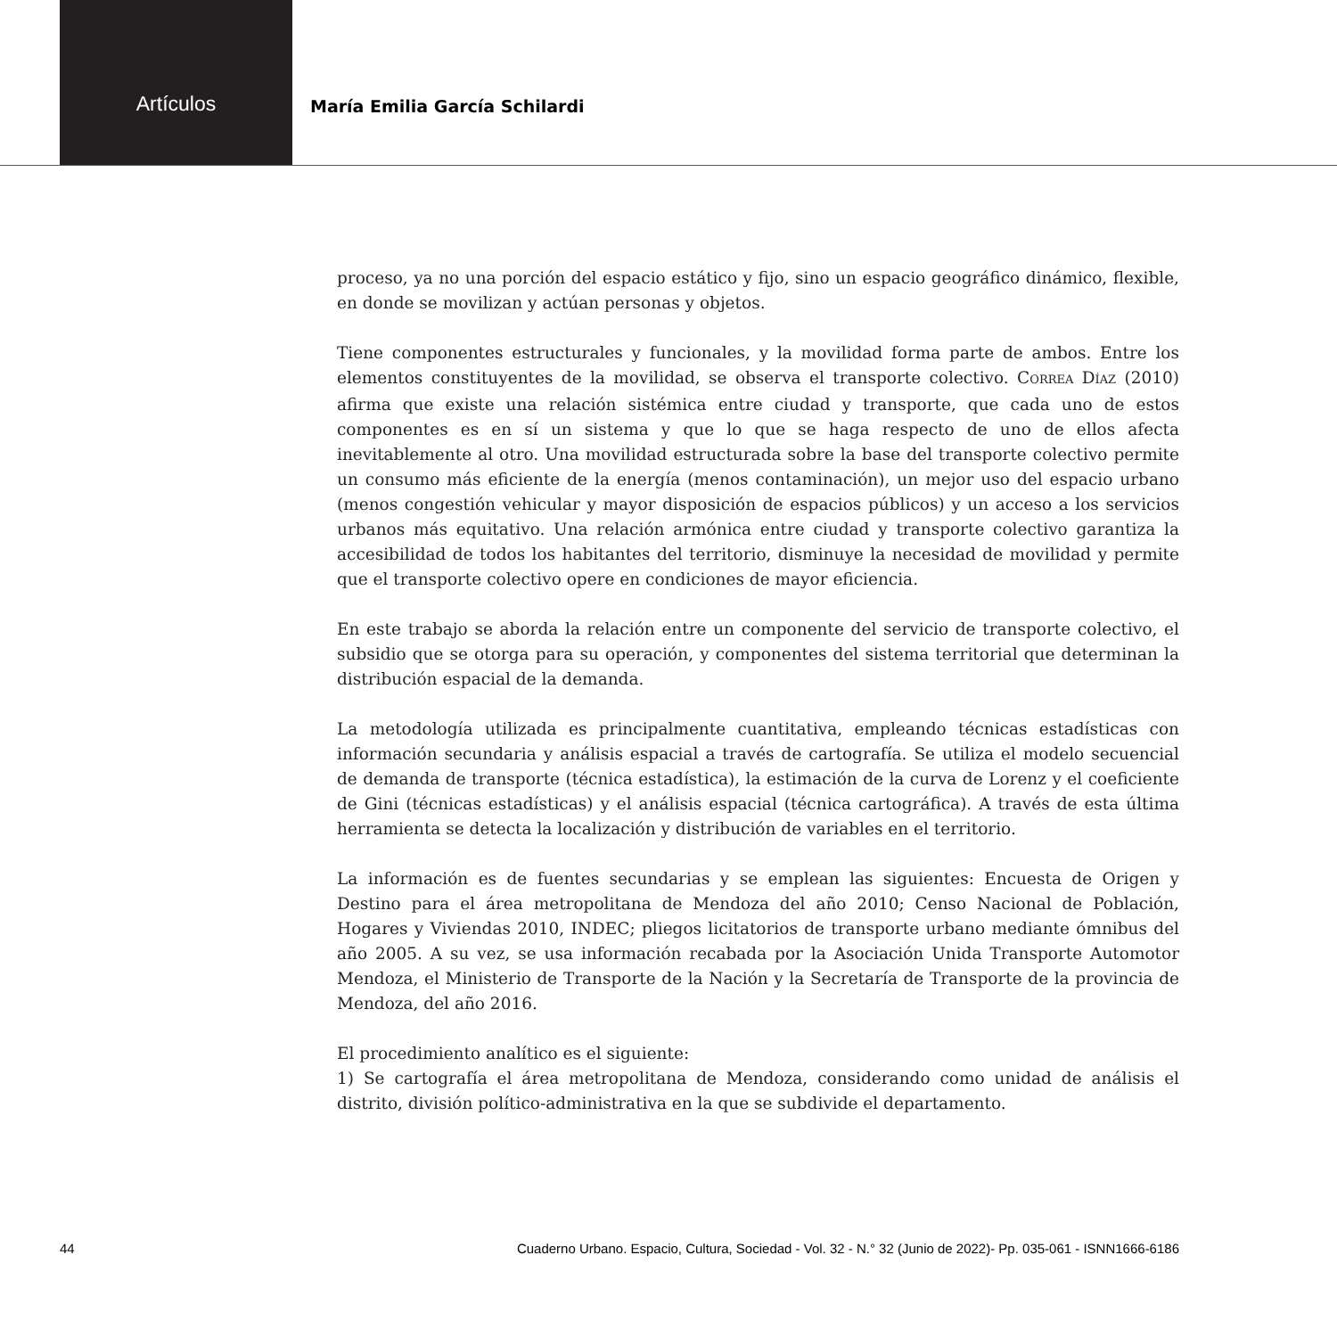Artículos
María Emilia García Schilardi
proceso, ya no una porción del espacio estático y fijo, sino un espacio geográfico dinámico, flexible, en donde se movilizan y actúan personas y objetos.
Tiene componentes estructurales y funcionales, y la movilidad forma parte de ambos. Entre los elementos constituyentes de la movilidad, se observa el transporte colectivo. CORREA DÍAZ (2010) afirma que existe una relación sistémica entre ciudad y transporte, que cada uno de estos componentes es en sí un sistema y que lo que se haga respecto de uno de ellos afecta inevitablemente al otro. Una movilidad estructurada sobre la base del transporte colectivo permite un consumo más eficiente de la energía (menos contaminación), un mejor uso del espacio urbano (menos congestión vehicular y mayor disposición de espacios públicos) y un acceso a los servicios urbanos más equitativo. Una relación armónica entre ciudad y transporte colectivo garantiza la accesibilidad de todos los habitantes del territorio, disminuye la necesidad de movilidad y permite que el transporte colectivo opere en condiciones de mayor eficiencia.
En este trabajo se aborda la relación entre un componente del servicio de transporte colectivo, el subsidio que se otorga para su operación, y componentes del sistema territorial que determinan la distribución espacial de la demanda.
La metodología utilizada es principalmente cuantitativa, empleando técnicas estadísticas con información secundaria y análisis espacial a través de cartografía. Se utiliza el modelo secuencial de demanda de transporte (técnica estadística), la estimación de la curva de Lorenz y el coeficiente de Gini (técnicas estadísticas) y el análisis espacial (técnica cartográfica). A través de esta última herramienta se detecta la localización y distribución de variables en el territorio.
La información es de fuentes secundarias y se emplean las siguientes: Encuesta de Origen y Destino para el área metropolitana de Mendoza del año 2010; Censo Nacional de Población, Hogares y Viviendas 2010, INDEC; pliegos licitatorios de transporte urbano mediante ómnibus del año 2005. A su vez, se usa información recabada por la Asociación Unida Transporte Automotor Mendoza, el Ministerio de Transporte de la Nación y la Secretaría de Transporte de la provincia de Mendoza, del año 2016.
El procedimiento analítico es el siguiente:
1) Se cartografía el área metropolitana de Mendoza, considerando como unidad de análisis el distrito, división político-administrativa en la que se subdivide el departamento.
44 Cuaderno Urbano. Espacio, Cultura, Sociedad - Vol. 32 - N.° 32 (Junio de 2022)- Pp. 035-061 - ISNN1666-6186